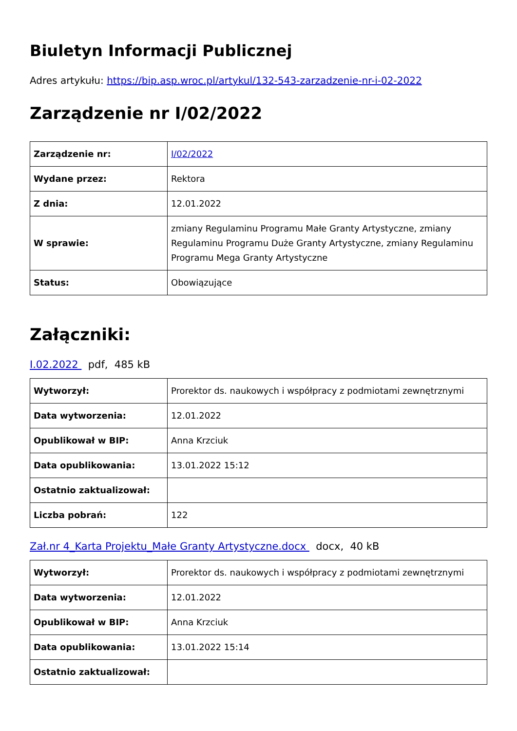Biuletyn Informacji Publicznej
Adres artykułu: https://bip.asp.wroc.pl/artykul/132-543-zarzadzenie-nr-i-02-2022
Zarządzenie nr I/02/2022
| Zarządzenie nr: | I/02/2022 |
| Wydane przez: | Rektora |
| Z dnia: | 12.01.2022 |
| W sprawie: | zmiany Regulaminu Programu Małe Granty Artystyczne, zmiany Regulaminu Programu Duże Granty Artystyczne, zmiany Regulaminu Programu Mega Granty Artystyczne |
| Status: | Obowiązujące |
Załączniki:
I.02.2022 pdf, 485 kB
| Wytworzył: | Prorektor ds. naukowych i współpracy z podmiotami zewnętrznymi |
| Data wytworzenia: | 12.01.2022 |
| Opublikował w BIP: | Anna Krzciuk |
| Data opublikowania: | 13.01.2022 15:12 |
| Ostatnio zaktualizował: | |
| Liczba pobrań: | 122 |
Zał.nr 4_Karta Projektu_Małe Granty Artystyczne.docx docx, 40 kB
| Wytworzył: | Prorektor ds. naukowych i współpracy z podmiotami zewnętrznymi |
| Data wytworzenia: | 12.01.2022 |
| Opublikował w BIP: | Anna Krzciuk |
| Data opublikowania: | 13.01.2022 15:14 |
| Ostatnio zaktualizował: | |